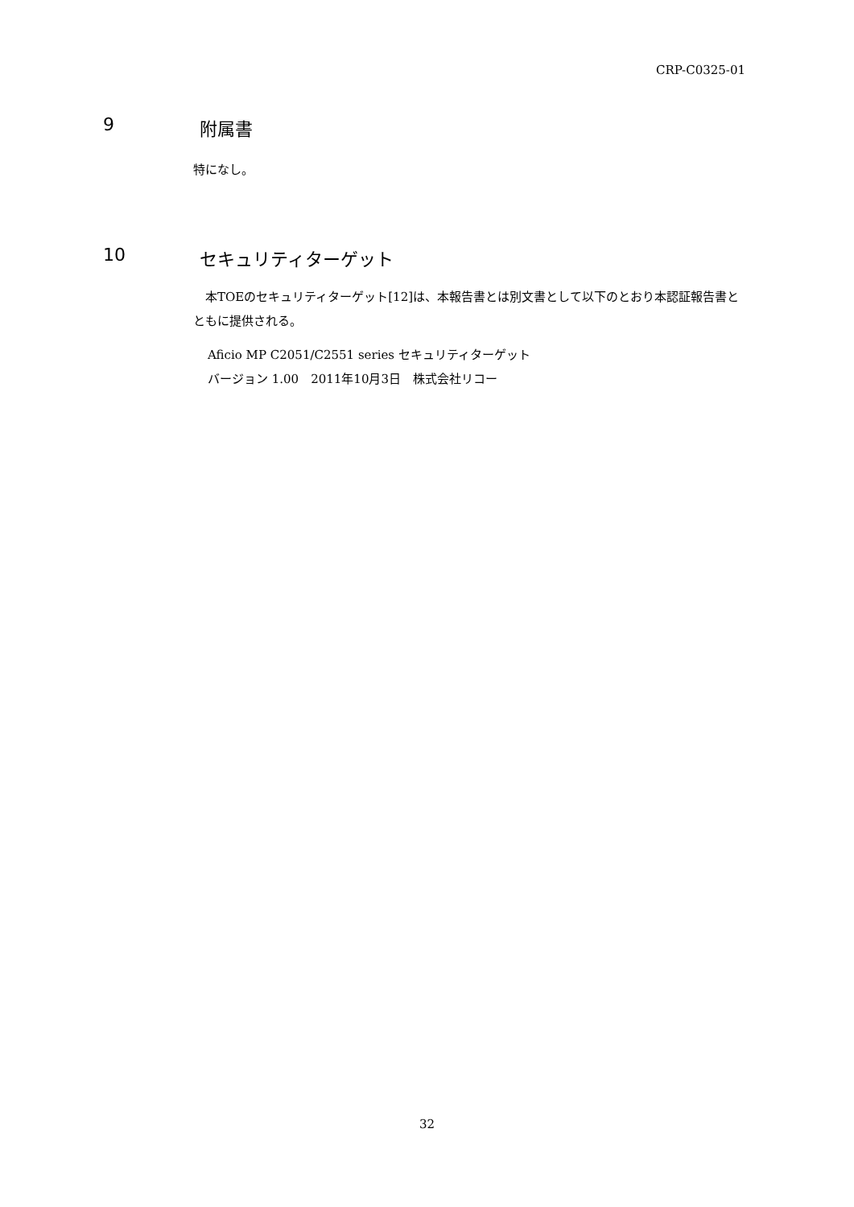CRP-C0325-01
9 附属書
特になし。
10 セキュリティターゲット
　本TOEのセキュリティターゲット[12]は、本報告書とは別文書として以下のとおり本認証報告書とともに提供される。
Aficio MP C2051/C2551 series セキュリティターゲット
バージョン 1.00　2011年10月3日　株式会社リコー
32